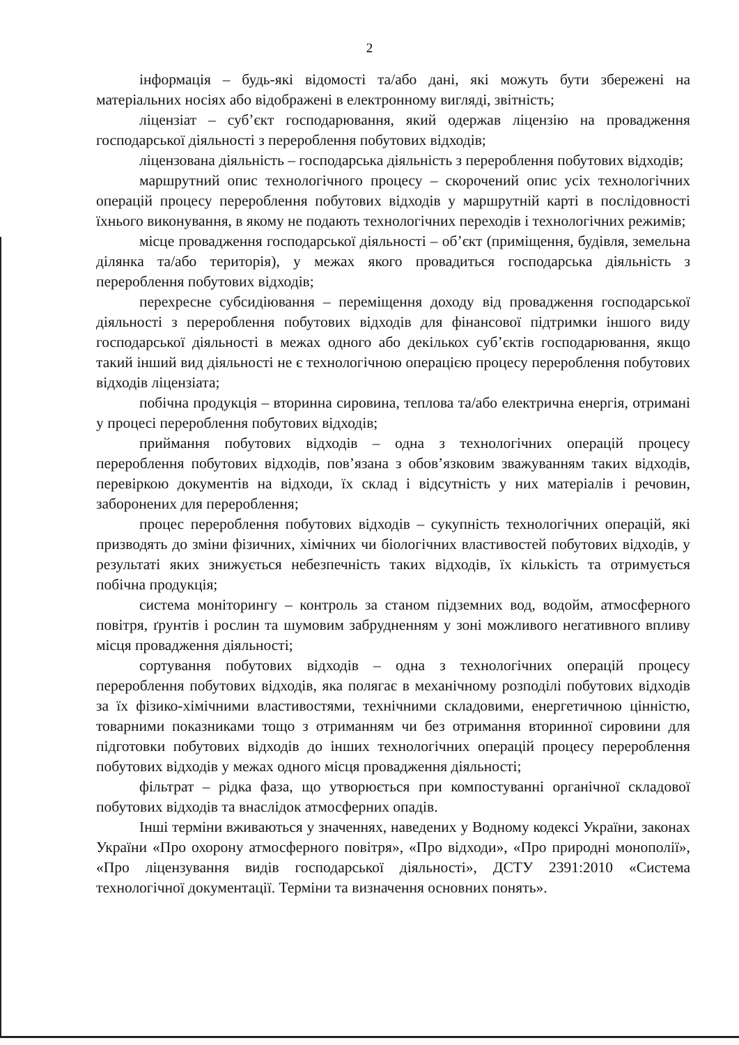2
інформація – будь-які відомості та/або дані, які можуть бути збережені на матеріальних носіях або відображені в електронному вигляді, звітність;
ліцензіат – суб’єкт господарювання, який одержав ліцензію на провадження господарської діяльності з перероблення побутових відходів;
ліцензована діяльність – господарська діяльність з перероблення побутових відходів;
маршрутний опис технологічного процесу – скорочений опис усіх технологічних операцій процесу перероблення побутових відходів у маршрутній карті в послідовності їхнього виконування, в якому не подають технологічних переходів і технологічних режимів;
місце провадження господарської діяльності – об’єкт (приміщення, будівля, земельна ділянка та/або територія), у межах якого провадиться господарська діяльність з перероблення побутових відходів;
перехресне субсидіювання – переміщення доходу від провадження господарської діяльності з перероблення побутових відходів для фінансової підтримки іншого виду господарської діяльності в межах одного або декількох суб’єктів господарювання, якщо такий інший вид діяльності не є технологічною операцією процесу перероблення побутових відходів ліцензіата;
побічна продукція – вторинна сировина, теплова та/або електрична енергія, отримані у процесі перероблення побутових відходів;
приймання побутових відходів – одна з технологічних операцій процесу перероблення побутових відходів, пов’язана з обов’язковим зважуванням таких відходів, перевіркою документів на відходи, їх склад і відсутність у них матеріалів і речовин, заборонених для перероблення;
процес перероблення побутових відходів – сукупність технологічних операцій, які призводять до зміни фізичних, хімічних чи біологічних властивостей побутових відходів, у результаті яких знижується небезпечність таких відходів, їх кількість та отримується побічна продукція;
система моніторингу – контроль за станом підземних вод, водойм, атмосферного повітря, ґрунтів і рослин та шумовим забрудненням у зоні можливого негативного впливу місця провадження діяльності;
сортування побутових відходів – одна з технологічних операцій процесу перероблення побутових відходів, яка полягає в механічному розподілі побутових відходів за їх фізико-хімічними властивостями, технічними складовими, енергетичною цінністю, товарними показниками тощо з отриманням чи без отримання вторинної сировини для підготовки побутових відходів до інших технологічних операцій процесу перероблення побутових відходів у межах одного місця провадження діяльності;
фільтрат – рідка фаза, що утворюється при компостуванні органічної складової побутових відходів та внаслідок атмосферних опадів.
Інші терміни вживаються у значеннях, наведених у Водному кодексі України, законах України «Про охорону атмосферного повітря», «Про відходи», «Про природні монополії», «Про ліцензування видів господарської діяльності», ДСТУ 2391:2010 «Система технологічної документації. Терміни та визначення основних понять».